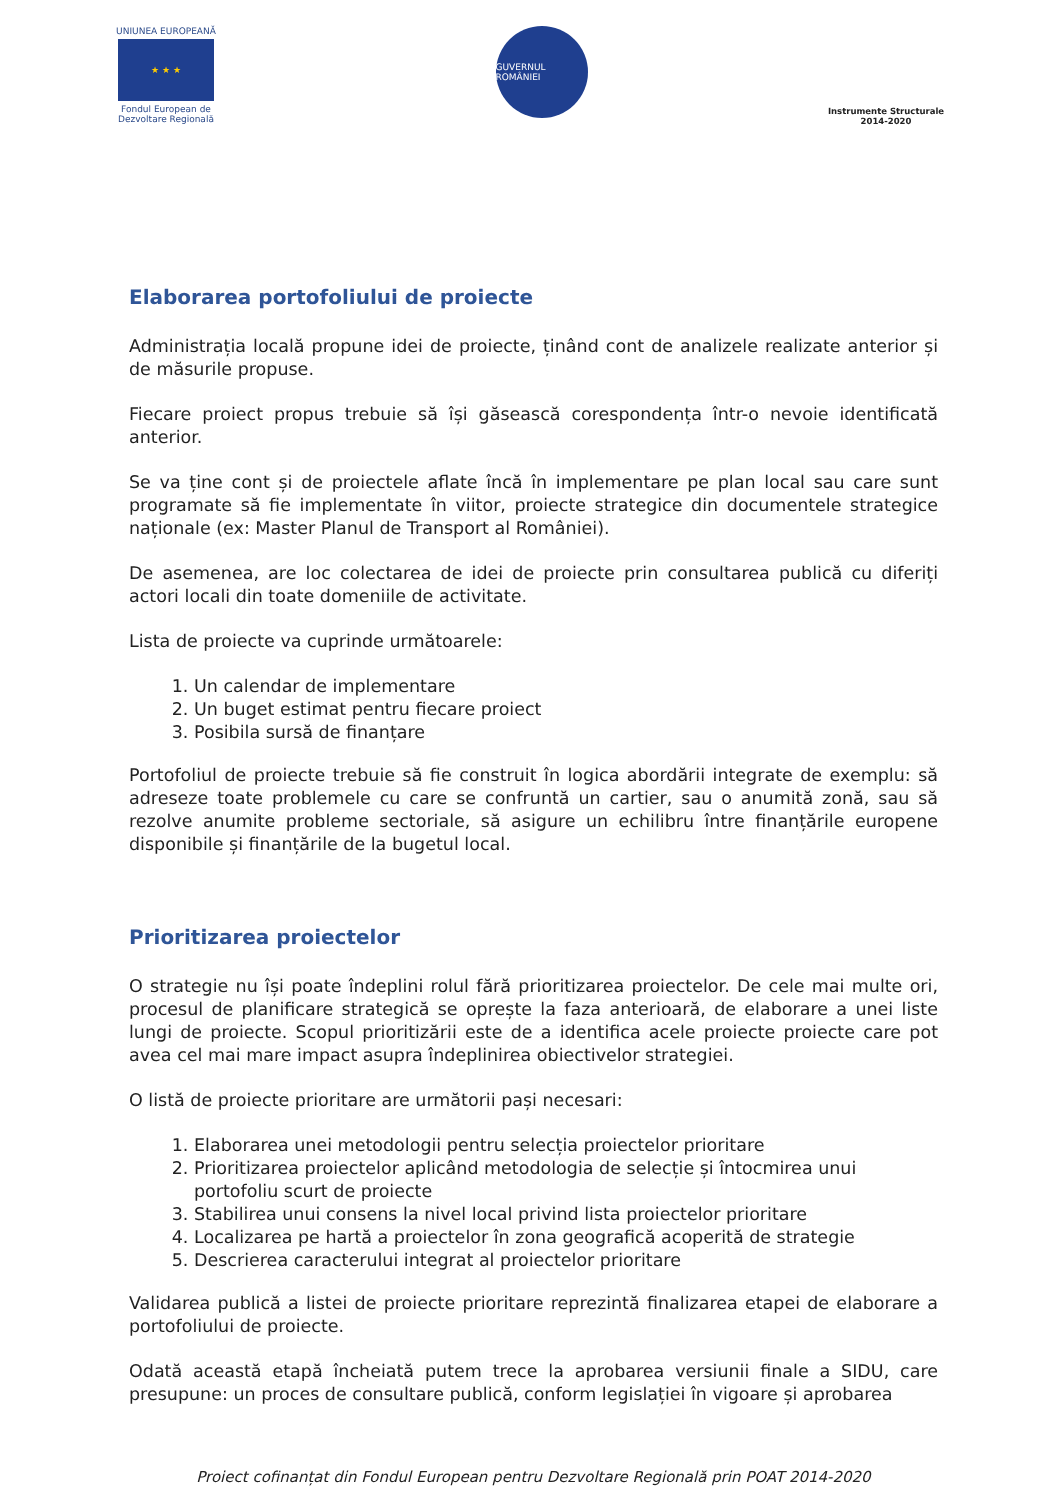UNIUNEA EUROPEANĂ
★ ★ ★
Fondul European de Dezvoltare Regională
GUVERNUL ROMÂNIEI
Instrumente Structurale
2014-2020
Elaborarea portofoliului de proiecte
Administrația locală propune idei de proiecte, ținând cont de analizele realizate anterior și de măsurile propuse.
Fiecare proiect propus trebuie să își găsească corespondența într-o nevoie identificată anterior.
Se va ține cont și de proiectele aflate încă în implementare pe plan local sau care sunt programate să fie implementate în viitor, proiecte strategice din documentele strategice naționale (ex: Master Planul de Transport al României).
De asemenea, are loc colectarea de idei de proiecte prin consultarea publică cu diferiți actori locali din toate domeniile de activitate.
Lista de proiecte va cuprinde următoarele:
1. Un calendar de implementare
2. Un buget estimat pentru fiecare proiect
3. Posibila sursă de finanțare
Portofoliul de proiecte trebuie să fie construit în logica abordării integrate de exemplu: să adreseze toate problemele cu care se confruntă un cartier, sau o anumită zonă, sau să rezolve anumite probleme sectoriale, să asigure un echilibru între finanțările europene disponibile și finanțările de la bugetul local.
Prioritizarea proiectelor
O strategie nu își poate îndeplini rolul fără prioritizarea proiectelor. De cele mai multe ori, procesul de planificare strategică se oprește la faza anterioară, de elaborare a unei liste lungi de proiecte. Scopul prioritizării este de a identifica acele proiecte proiecte care pot avea cel mai mare impact asupra îndeplinirea obiectivelor strategiei.
O listă de proiecte prioritare are următorii pași necesari:
1. Elaborarea unei metodologii pentru selecția proiectelor prioritare
2. Prioritizarea proiectelor aplicând metodologia de selecție și întocmirea unui portofoliu scurt de proiecte
3. Stabilirea unui consens la nivel local privind lista proiectelor prioritare
4. Localizarea pe hartă a proiectelor în zona geografică acoperită de strategie
5. Descrierea caracterului integrat al proiectelor prioritare
Validarea publică a listei de proiecte prioritare reprezintă finalizarea etapei de elaborare a portofoliului de proiecte.
Odată această etapă încheiată putem trece la aprobarea versiunii finale a SIDU, care presupune: un proces de consultare publică, conform legislației în vigoare și aprobarea
Proiect cofinanțat din Fondul European pentru Dezvoltare Regională prin POAT 2014-2020